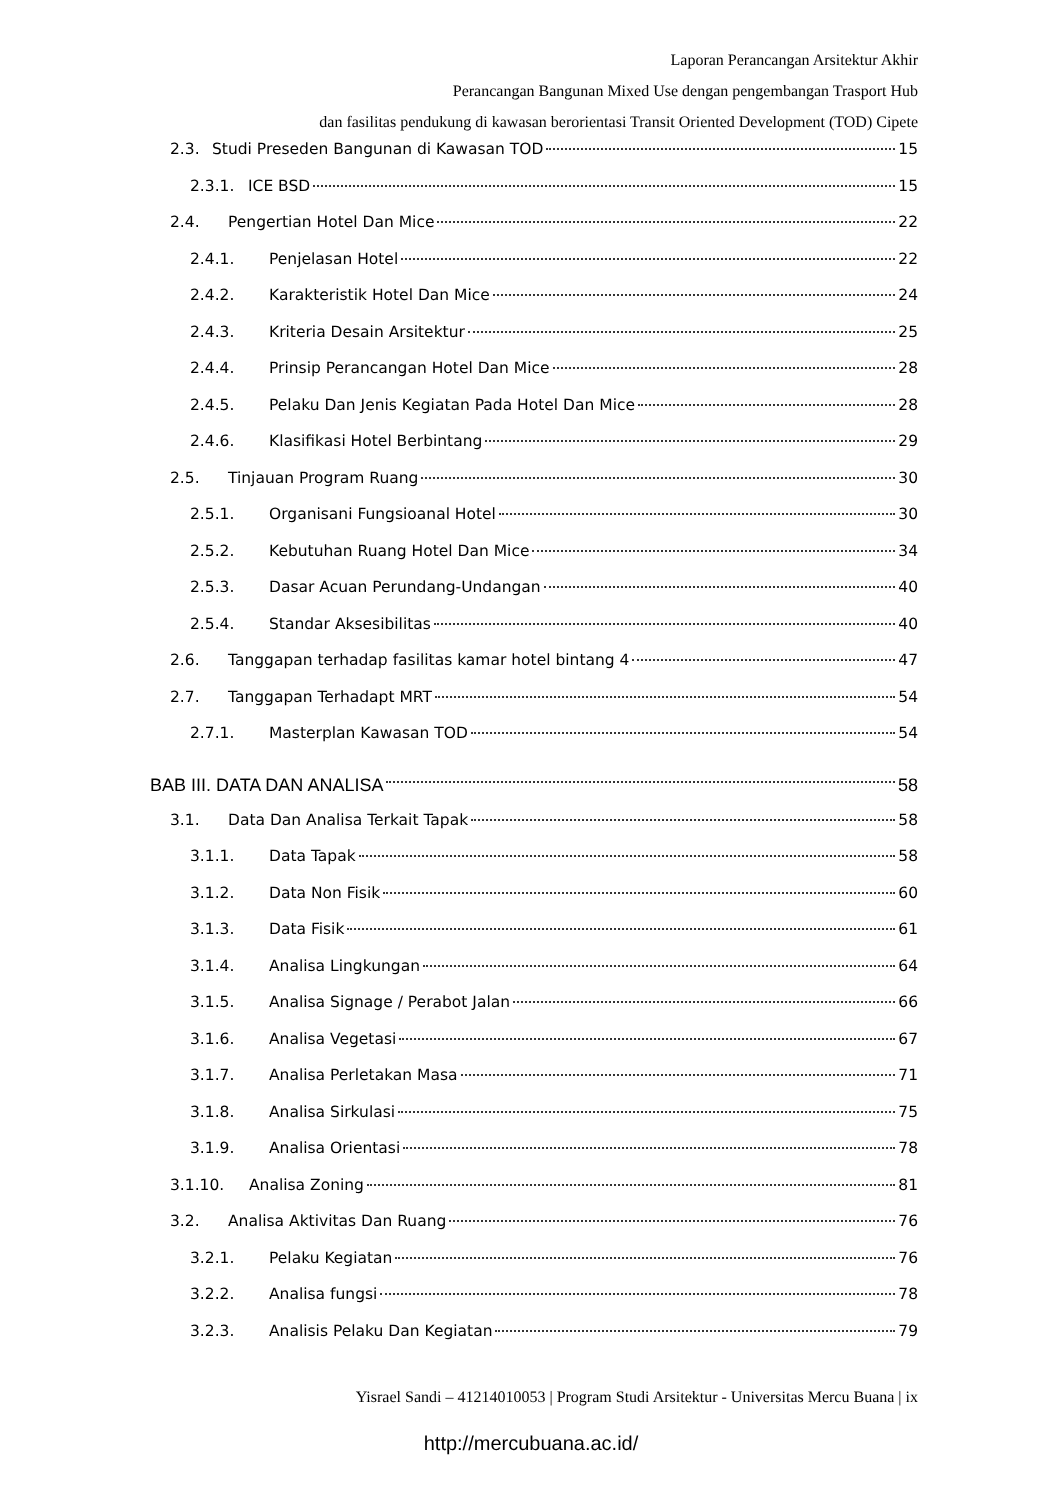Laporan Perancangan Arsitektur Akhir
Perancangan Bangunan Mixed Use dengan pengembangan Trasport Hub
dan fasilitas pendukung di kawasan berorientasi Transit Oriented Development (TOD) Cipete
2.3. Studi Preseden Bangunan di Kawasan TOD 15
2.3.1. ICE BSD 15
2.4. Pengertian Hotel Dan Mice 22
2.4.1. Penjelasan Hotel 22
2.4.2. Karakteristik Hotel Dan Mice 24
2.4.3. Kriteria Desain Arsitektur 25
2.4.4. Prinsip Perancangan Hotel Dan Mice 28
2.4.5. Pelaku Dan Jenis Kegiatan Pada Hotel Dan Mice 28
2.4.6. Klasifikasi Hotel Berbintang 29
2.5. Tinjauan Program Ruang 30
2.5.1. Organisani Fungsioanal Hotel 30
2.5.2. Kebutuhan Ruang Hotel Dan Mice 34
2.5.3. Dasar Acuan Perundang-Undangan 40
2.5.4. Standar Aksesibilitas 40
2.6. Tanggapan terhadap fasilitas kamar hotel bintang 4 47
2.7. Tanggapan Terhadapt MRT 54
2.7.1. Masterplan Kawasan TOD 54
BAB III. DATA DAN ANALISA 58
3.1. Data Dan Analisa Terkait Tapak 58
3.1.1. Data Tapak 58
3.1.2. Data Non Fisik 60
3.1.3. Data Fisik 61
3.1.4. Analisa Lingkungan 64
3.1.5. Analisa Signage / Perabot Jalan 66
3.1.6. Analisa Vegetasi 67
3.1.7. Analisa Perletakan Masa 71
3.1.8. Analisa Sirkulasi 75
3.1.9. Analisa Orientasi 78
3.1.10. Analisa Zoning 81
3.2. Analisa Aktivitas Dan Ruang 76
3.2.1. Pelaku Kegiatan 76
3.2.2. Analisa fungsi 78
3.2.3. Analisis Pelaku Dan Kegiatan 79
Yisrael Sandi – 41214010053 | Program Studi Arsitektur - Universitas Mercu Buana | ix
http://mercubuana.ac.id/